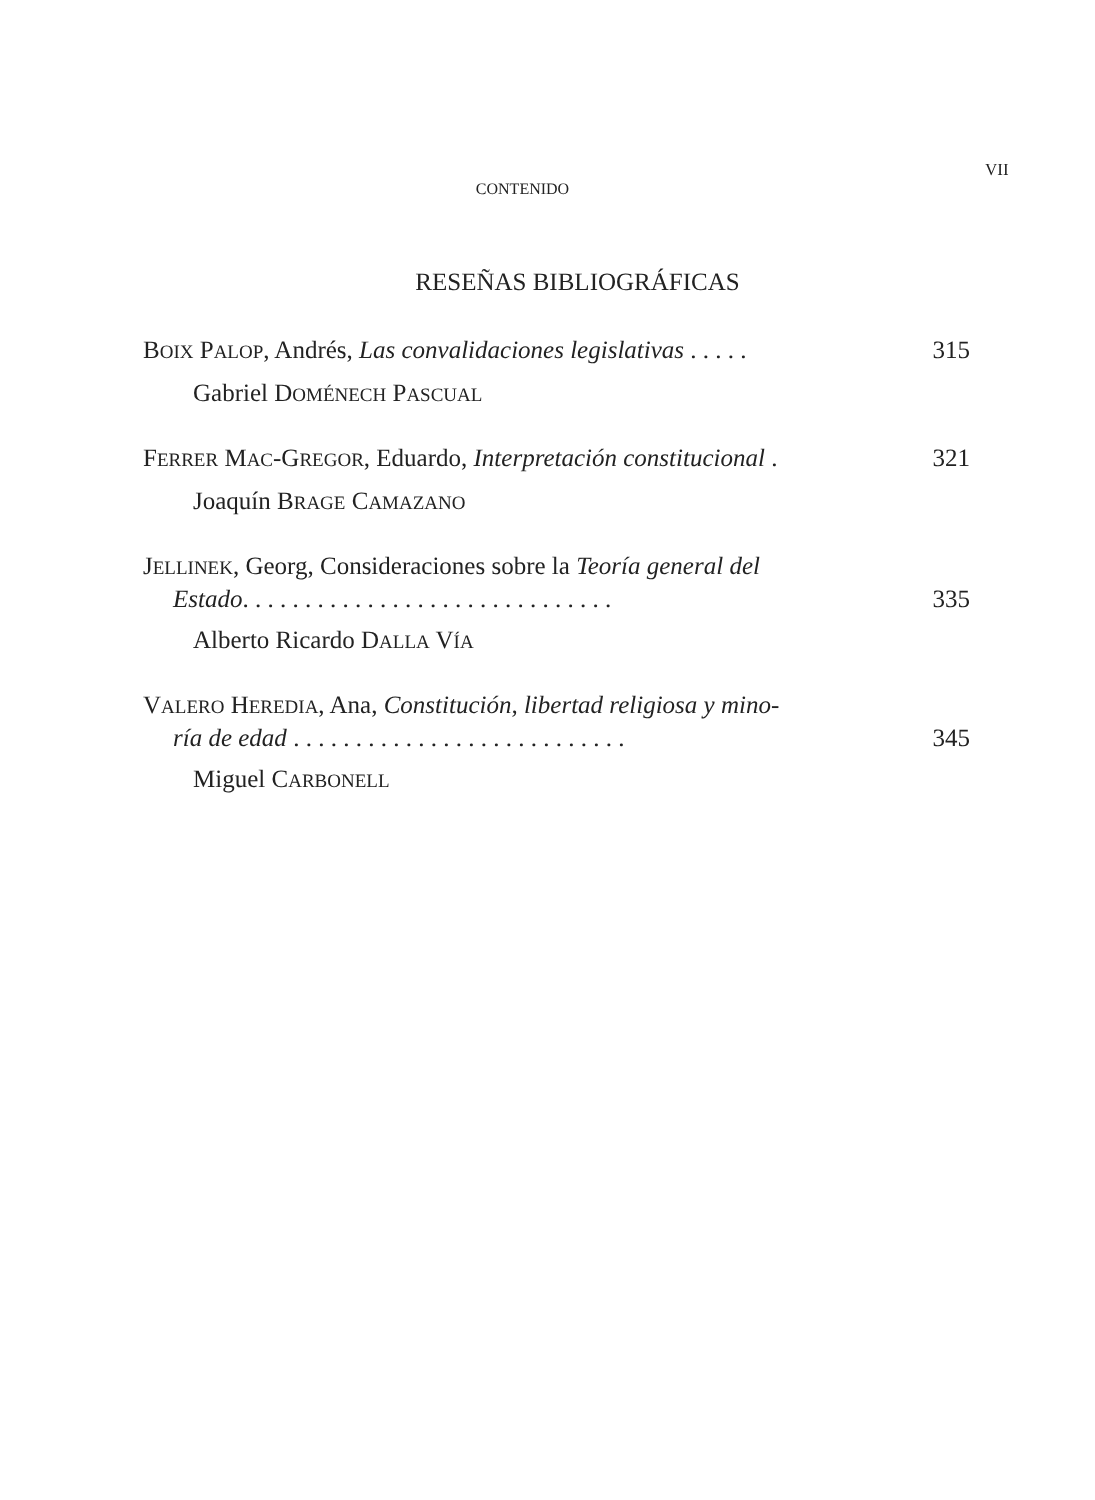CONTENIDO
VII
RESEÑAS BIBLIOGRÁFICAS
BOIX PALOP, Andrés, Las convalidaciones legislativas . . . . . 315
Gabriel DOMÉNECH PASCUAL
FERRER MAC-GREGOR, Eduardo, Interpretación constitucional . 321
Joaquín BRAGE CAMAZANO
JELLINEK, Georg, Consideraciones sobre la Teoría general del
Estado. . . . . . . . . . . . . . . . . . . . . . . . . . . . . . 335
Alberto Ricardo DALLA VÍA
VALERO HEREDIA, Ana, Constitución, libertad religiosa y mino-
ría de edad . . . . . . . . . . . . . . . . . . . . . . . . . . . 345
Miguel CARBONELL